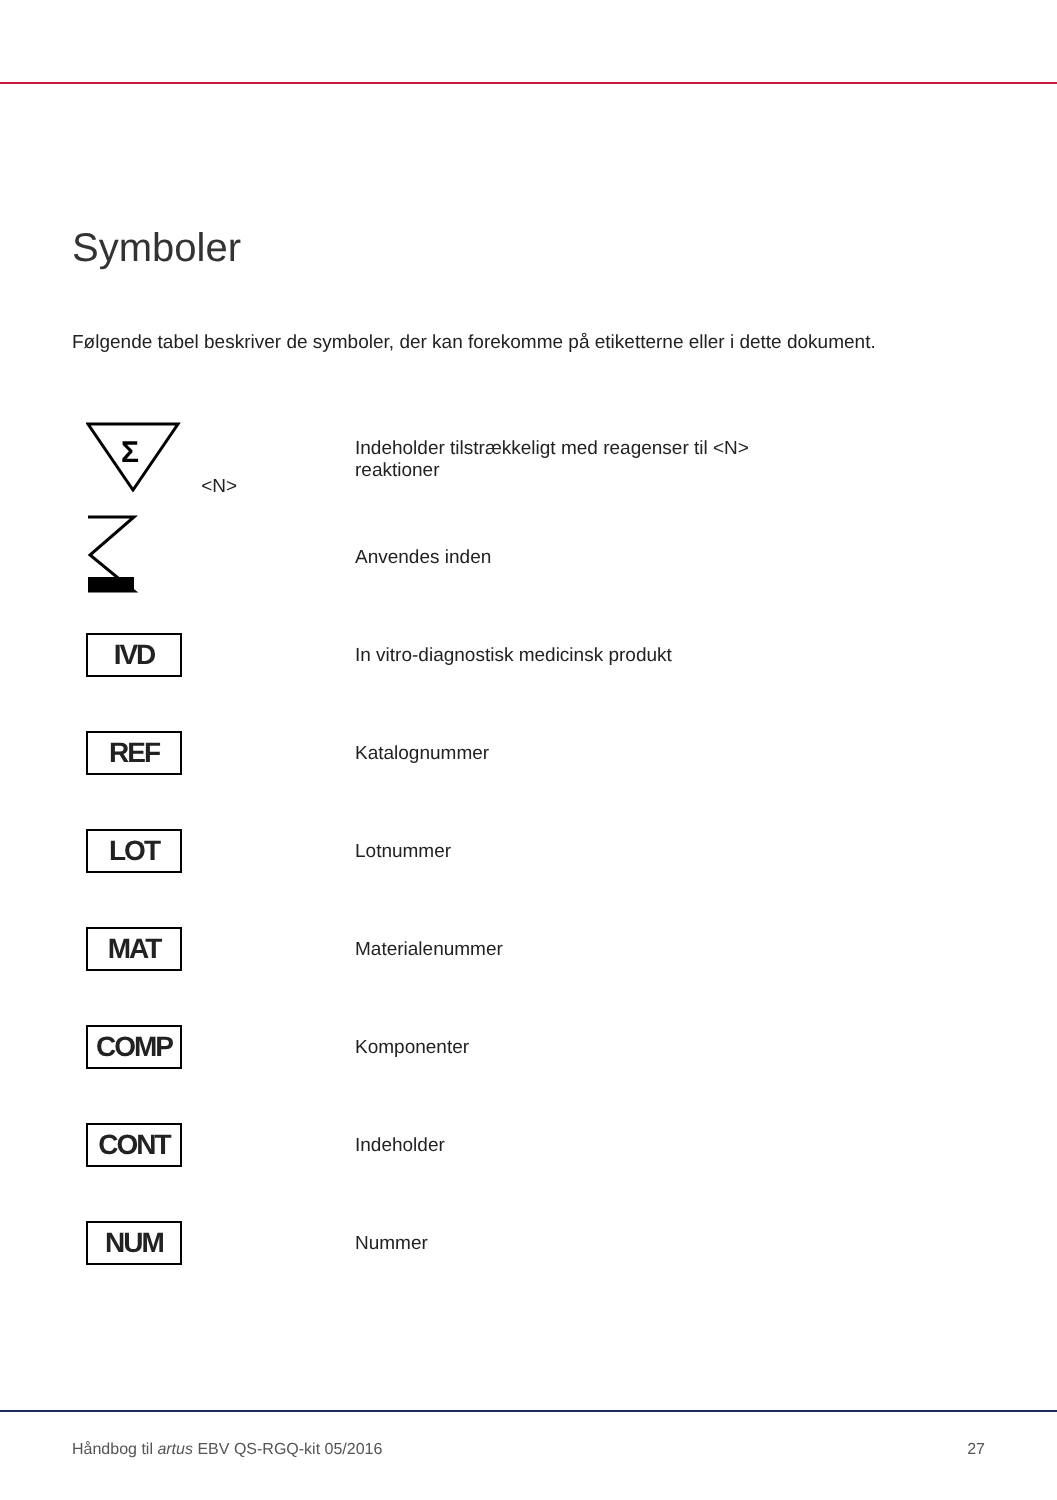Symboler
Følgende tabel beskriver de symboler, der kan forekomme på etiketterne eller i dette dokument.
| Σ <N> | Indeholder tilstrækkeligt med reagenser til <N> reaktioner |
| | Anvendes inden |
| IVD | In vitro-diagnostisk medicinsk produkt |
| REF | Katalognummer |
| LOT | Lotnummer |
| MAT | Materialenummer |
| COMP | Komponenter |
| CONT | Indeholder |
| NUM | Nummer |
Håndbog til artus EBV QS-RGQ-kit 05/2016 27